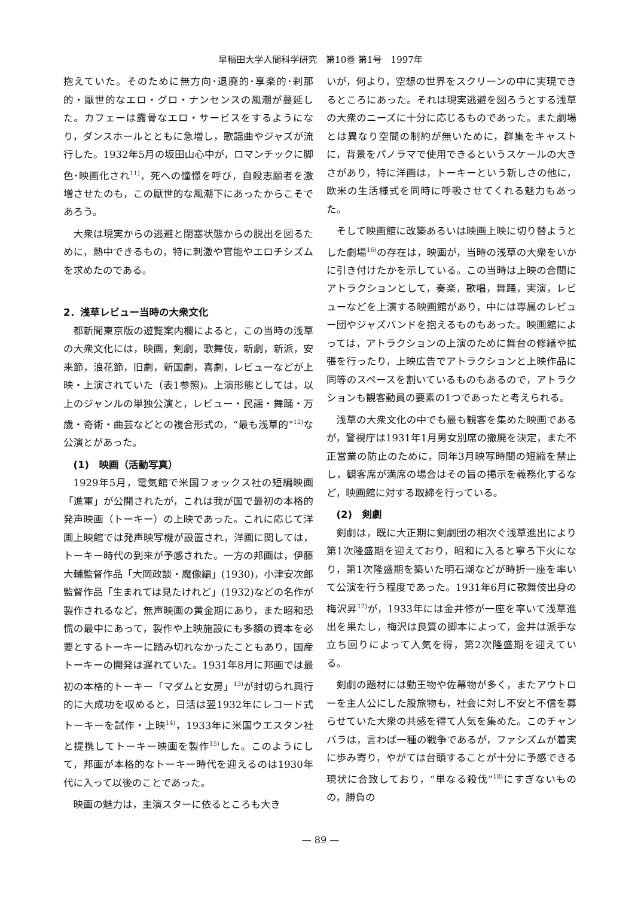早稲田大学人間科学研究　第10巻 第1号　1997年
抱えていた。そのために無方向･退廃的･享楽的･刹那的・厭世的なエロ・グロ・ナンセンスの風潮が蔓延した。カフェーは露骨なエロ・サービスをするようになり，ダンスホールとともに急増し，歌謡曲やジャズが流行した。1932年5月の坂田山心中が，ロマンチックに脚色･映画化され<sup>11)</sup>，死への憧憬を呼び，自殺志願者を激増させたのも，この厭世的な風潮下にあったからこそであろう。
大衆は現実からの逃避と閉塞状態からの脱出を図るために，熱中できるもの，特に刺激や官能やエロチシズムを求めたのである。
2．浅草レビュー当時の大衆文化
都新聞東京版の遊覧案内欄によると，この当時の浅草の大衆文化には，映画，剣劇，歌舞伎，新劇，新派，安来節，浪花節，旧劇，新国劇，喜劇，レビューなどが上映・上演されていた（表1参照)。上演形態としては，以上のジャンルの単独公演と，レビュー・民謡・舞踊・万歳・奇術・曲芸などとの複合形式の，“最も浅草的”<sup>12)</sup>な公演とがあった。
(1)　映画（活動写真）
1929年5月，電気館で米国フォックス社の短編映画「進軍」が公開されたが，これは我が国で最初の本格的発声映画（トーキー）の上映であった。これに応じて洋画上映館では発声映写機が設置され，洋画に関しては，トーキー時代の到来が予感された。一方の邦画は，伊藤大輔監督作品「大岡政談・魔像編」(1930)，小津安次郎監督作品「生まれては見たけれど」(1932)などの名作が製作されるなど，無声映画の黄金期にあり，また昭和恐慌の最中にあって，製作や上映施設にも多額の資本を必要とするトーキーに踏み切れなかったこともあり，国産トーキーの開発は遅れていた。1931年8月に邦画では最初の本格的トーキー「マダムと女房」<sup>13)</sup>が封切られ興行的に大成功を収めると，日活は翌1932年にレコード式トーキーを試作・上映<sup>14)</sup>，1933年に米国ウエスタン社と提携してトーキー映画を製作<sup>15)</sup>した。このようにして，邦画が本格的なトーキー時代を迎えるのは1930年代に入って以後のことであった。
映画の魅力は，主演スターに依るところも大き
いが，何より，空想の世界をスクリーンの中に実現できるところにあった。それは現実逃避を図ろうとする浅草の大衆のニーズに十分に応じるものであった。また劇場とは異なり空間の制約が無いために，群集をキャストに，背景をパノラマで使用できるというスケールの大きさがあり，特に洋画は，トーキーという新しさの他に，欧米の生活様式を同時に呼吸させてくれる魅力もあった。
そして映画館に改築あるいは映画上映に切り替ようとした劇場<sup>16)</sup>の存在は，映画が，当時の浅草の大衆をいかに引き付けたかを示している。この当時は上映の合間にアトラクションとして，奏楽，歌唱，舞踊，実演，レビューなどを上演する映画館があり，中には専属のレビュー団やジャズバンドを抱えるものもあった。映画館によっては，アトラクションの上演のために舞台の修繕や拡張を行ったり，上映広告でアトラクションと上映作品に同等のスペースを割いているものもあるので，アトラクションも観客動員の要素の1つであったと考えられる。
浅草の大衆文化の中でも最も観客を集めた映画であるが，警視庁は1931年1月男女別席の撤廃を決定，また不正営業の防止のために，同年3月映写時間の短縮を禁止し，観客席が満席の場合はその旨の掲示を義務化するなど，映画館に対する取締を行っている。
(2)　剣劇
剣劇は，既に大正期に剣劇団の相次ぐ浅草進出により第1次隆盛期を迎えており，昭和に入ると寧ろ下火になり，第1次隆盛期を築いた明石潮などが時折一座を率いて公演を行う程度であった。1931年6月に歌舞伎出身の梅沢昇<sup>17)</sup>が，1933年には金井修が一座を率いて浅草進出を果たし，梅沢は良質の脚本によって，金井は派手な立ち回りによって人気を得，第2次隆盛期を迎えている。
剣劇の題材には勤王物や佐幕物が多く，またアウトローを主人公にした股旅物も，社会に対し不安と不信を募らせていた大衆の共感を得て人気を集めた。このチャンバラは，言わば一種の戦争であるが，ファシズムが着実に歩み寄り，やがては台頭することが十分に予感できる現状に合致しており，“単なる殺伐”<sup>18)</sup>にすぎないものの，勝負の
— 89 —